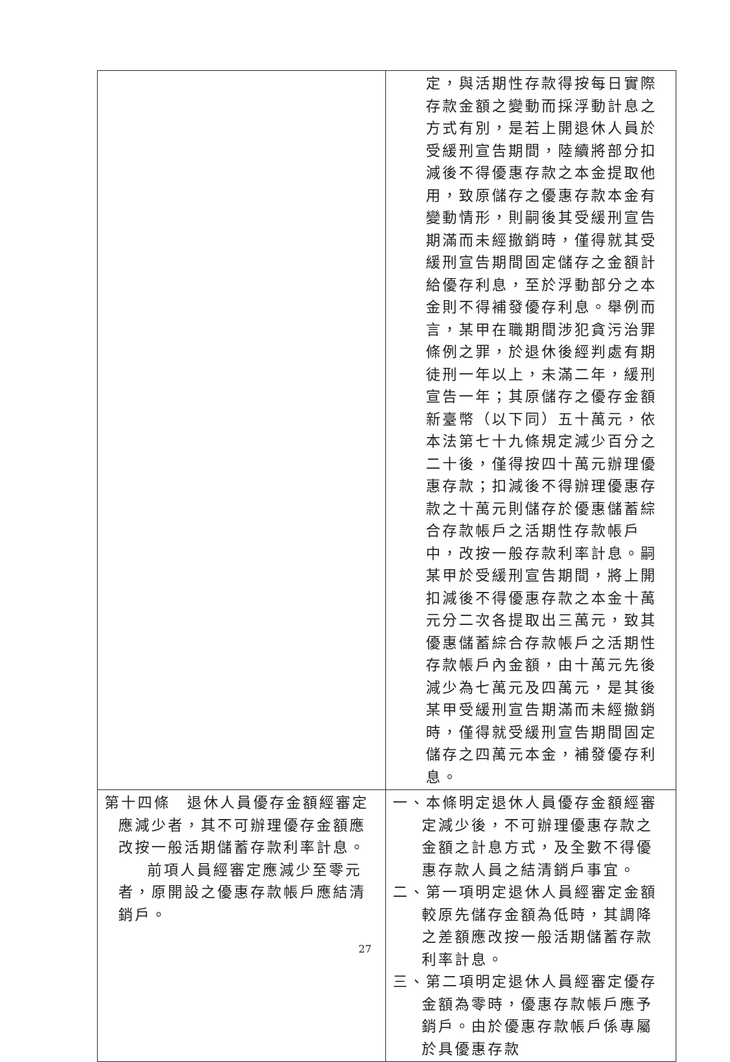| | 定，與活期性存款得按每日實際存款金額之變動而採浮動計息之方式有別，是若上開退休人員於受緩刑宣告期間，陸續將部分扣減後不得優惠存款之本金提取他用，致原儲存之優惠存款本金有變動情形，則嗣後其受緩刑宣告期滿而未經撤銷時，僅得就其受緩刑宣告期間固定儲存之金額計給優存利息，至於浮動部分之本金則不得補發優存利息。舉例而言，某甲在職期間涉犯貪污治罪條例之罪，於退休後經判處有期徒刑一年以上，未滿二年，緩刑宣告一年；其原儲存之優存金額新臺幣（以下同）五十萬元，依本法第七十九條規定減少百分之二十後，僅得按四十萬元辦理優惠存款；扣減後不得辦理優惠存款之十萬元則儲存於優惠儲蓄綜合存款帳戶之活期性存款帳戶中，改按一般存款利率計息。嗣某甲於受緩刑宣告期間，將上開扣減後不得優惠存款之本金十萬元分二次各提取出三萬元，致其優惠儲蓄綜合存款帳戶之活期性存款帳戶內金額，由十萬元先後減少為七萬元及四萬元，是其後某甲受緩刑宣告期滿而未經撤銷時，僅得就受緩刑宣告期間固定儲存之四萬元本金，補發優存利息。 |
| 第十四條 退休人員優存金額經審定應減少者，其不可辦理優存金額應改按一般活期儲蓄存款利率計息。 前項人員經審定應減少至零元者，原開設之優惠存款帳戶應結清銷戶。 | 一、本條明定退休人員優存金額經審定減少後，不可辦理優惠存款之金額之計息方式，及全數不得優惠存款人員之結清銷戶事宜。 二、第一項明定退休人員經審定金額較原先儲存金額為低時，其調降之差額應改按一般活期儲蓄存款利率計息。 三、第二項明定退休人員經審定優存金額為零時，優惠存款帳戶應予銷戶。由於優惠存款帳戶係專屬於具優惠存款 |
27